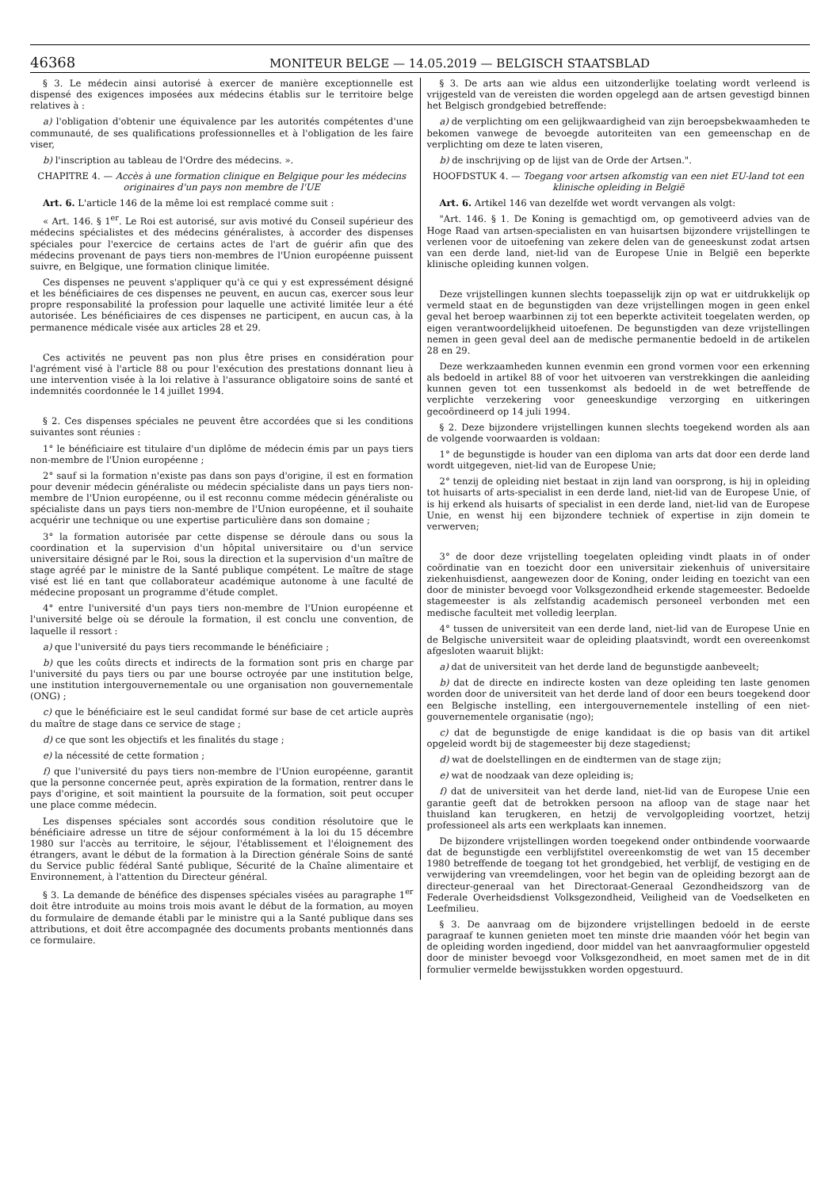46368 MONITEUR BELGE — 14.05.2019 — BELGISCH STAATSBLAD
§ 3. Le médecin ainsi autorisé à exercer de manière exceptionnelle est dispensé des exigences imposées aux médecins établis sur le territoire belge relatives à :
a) l'obligation d'obtenir une équivalence par les autorités compétentes d'une communauté, de ses qualifications professionnelles et à l'obligation de les faire viser,
b) l'inscription au tableau de l'Ordre des médecins. ».
CHAPITRE 4. — Accès à une formation clinique en Belgique pour les médecins originaires d'un pays non membre de l'UE
Art. 6. L'article 146 de la même loi est remplacé comme suit :
« Art. 146. § 1<sup>er</sup>. Le Roi est autorisé, sur avis motivé du Conseil supérieur des médecins spécialistes et des médecins généralistes, à accorder des dispenses spéciales pour l'exercice de certains actes de l'art de guérir afin que des médecins provenant de pays tiers non-membres de l'Union européenne puissent suivre, en Belgique, une formation clinique limitée.
Ces dispenses ne peuvent s'appliquer qu'à ce qui y est expressément désigné et les bénéficiaires de ces dispenses ne peuvent, en aucun cas, exercer sous leur propre responsabilité la profession pour laquelle une activité limitée leur a été autorisée. Les bénéficiaires de ces dispenses ne participent, en aucun cas, à la permanence médicale visée aux articles 28 et 29.
Ces activités ne peuvent pas non plus être prises en considération pour l'agrément visé à l'article 88 ou pour l'exécution des prestations donnant lieu à une intervention visée à la loi relative à l'assurance obligatoire soins de santé et indemnités coordonnée le 14 juillet 1994.
§ 2. Ces dispenses spéciales ne peuvent être accordées que si les conditions suivantes sont réunies :
1° le bénéficiaire est titulaire d'un diplôme de médecin émis par un pays tiers non-membre de l'Union européenne ;
2° sauf si la formation n'existe pas dans son pays d'origine, il est en formation pour devenir médecin généraliste ou médecin spécialiste dans un pays tiers non-membre de l'Union européenne, ou il est reconnu comme médecin généraliste ou spécialiste dans un pays tiers non-membre de l'Union européenne, et il souhaite acquérir une technique ou une expertise particulière dans son domaine ;
3° la formation autorisée par cette dispense se déroule dans ou sous la coordination et la supervision d'un hôpital universitaire ou d'un service universitaire désigné par le Roi, sous la direction et la supervision d'un maître de stage agréé par le ministre de la Santé publique compétent. Le maître de stage visé est lié en tant que collaborateur académique autonome à une faculté de médecine proposant un programme d'étude complet.
4° entre l'université d'un pays tiers non-membre de l'Union européenne et l'université belge où se déroule la formation, il est conclu une convention, de laquelle il ressort :
a) que l'université du pays tiers recommande le bénéficiaire ;
b) que les coûts directs et indirects de la formation sont pris en charge par l'université du pays tiers ou par une bourse octroyée par une institution belge, une institution intergouvernementale ou une organisation non gouvernementale (ONG) ;
c) que le bénéficiaire est le seul candidat formé sur base de cet article auprès du maître de stage dans ce service de stage ;
d) ce que sont les objectifs et les finalités du stage ;
e) la nécessité de cette formation ;
f) que l'université du pays tiers non-membre de l'Union européenne, garantit que la personne concernée peut, après expiration de la formation, rentrer dans le pays d'origine, et soit maintient la poursuite de la formation, soit peut occuper une place comme médecin.
Les dispenses spéciales sont accordés sous condition résolutoire que le bénéficiaire adresse un titre de séjour conformément à la loi du 15 décembre 1980 sur l'accès au territoire, le séjour, l'établissement et l'éloignement des étrangers, avant le début de la formation à la Direction générale Soins de santé du Service public fédéral Santé publique, Sécurité de la Chaîne alimentaire et Environnement, à l'attention du Directeur général.
§ 3. La demande de bénéfice des dispenses spéciales visées au paragraphe 1<sup>er</sup> doit être introduite au moins trois mois avant le début de la formation, au moyen du formulaire de demande établi par le ministre qui a la Santé publique dans ses attributions, et doit être accompagnée des documents probants mentionnés dans ce formulaire.
§ 3. De arts aan wie aldus een uitzonderlijke toelating wordt verleend is vrijgesteld van de vereisten die worden opgelegd aan de artsen gevestigd binnen het Belgisch grondgebied betreffende:
a) de verplichting om een gelijkwaardigheid van zijn beroepsbekwaamheden te bekomen vanwege de bevoegde autoriteiten van een gemeenschap en de verplichting om deze te laten viseren,
b) de inschrijving op de lijst van de Orde der Artsen.".
HOOFDSTUK 4. — Toegang voor artsen afkomstig van een niet EU-land tot een klinische opleiding in België
Art. 6. Artikel 146 van dezelfde wet wordt vervangen als volgt:
"Art. 146. § 1. De Koning is gemachtigd om, op gemotiveerd advies van de Hoge Raad van artsen-specialisten en van huisartsen bijzondere vrijstellingen te verlenen voor de uitoefening van zekere delen van de geneeskunst zodat artsen van een derde land, niet-lid van de Europese Unie in België een beperkte klinische opleiding kunnen volgen.
Deze vrijstellingen kunnen slechts toepasselijk zijn op wat er uitdrukkelijk op vermeld staat en de begunstigden van deze vrijstellingen mogen in geen enkel geval het beroep waarbinnen zij tot een beperkte activiteit toegelaten werden, op eigen verantwoordelijkheid uitoefenen. De begunstigden van deze vrijstellingen nemen in geen geval deel aan de medische permanentie bedoeld in de artikelen 28 en 29.
Deze werkzaamheden kunnen evenmin een grond vormen voor een erkenning als bedoeld in artikel 88 of voor het uitvoeren van verstrekkingen die aanleiding kunnen geven tot een tussenkomst als bedoeld in de wet betreffende de verplichte verzekering voor geneeskundige verzorging en uitkeringen gecoördineerd op 14 juli 1994.
§ 2. Deze bijzondere vrijstellingen kunnen slechts toegekend worden als aan de volgende voorwaarden is voldaan:
1° de begunstigde is houder van een diploma van arts dat door een derde land wordt uitgegeven, niet-lid van de Europese Unie;
2° tenzij de opleiding niet bestaat in zijn land van oorsprong, is hij in opleiding tot huisarts of arts-specialist in een derde land, niet-lid van de Europese Unie, of is hij erkend als huisarts of specialist in een derde land, niet-lid van de Europese Unie, en wenst hij een bijzondere techniek of expertise in zijn domein te verwerven;
3° de door deze vrijstelling toegelaten opleiding vindt plaats in of onder coördinatie van en toezicht door een universitair ziekenhuis of universitaire ziekenhuisdienst, aangewezen door de Koning, onder leiding en toezicht van een door de minister bevoegd voor Volksgezondheid erkende stagemeester. Bedoelde stagemeester is als zelfstandig academisch personeel verbonden met een medische faculteit met volledig leerplan.
4° tussen de universiteit van een derde land, niet-lid van de Europese Unie en de Belgische universiteit waar de opleiding plaatsvindt, wordt een overeenkomst afgesloten waaruit blijkt:
a) dat de universiteit van het derde land de begunstigde aanbeveelt;
b) dat de directe en indirecte kosten van deze opleiding ten laste genomen worden door de universiteit van het derde land of door een beurs toegekend door een Belgische instelling, een intergouvernementele instelling of een niet-gouvernementele organisatie (ngo);
c) dat de begunstigde de enige kandidaat is die op basis van dit artikel opgeleid wordt bij de stagemeester bij deze stagedienst;
d) wat de doelstellingen en de eindtermen van de stage zijn;
e) wat de noodzaak van deze opleiding is;
f) dat de universiteit van het derde land, niet-lid van de Europese Unie een garantie geeft dat de betrokken persoon na afloop van de stage naar het thuisland kan terugkeren, en hetzij de vervolgopleiding voortzet, hetzij professioneel als arts een werkplaats kan innemen.
De bijzondere vrijstellingen worden toegekend onder ontbindende voorwaarde dat de begunstigde een verblijfstitel overeenkomstig de wet van 15 december 1980 betreffende de toegang tot het grondgebied, het verblijf, de vestiging en de verwijdering van vreemdelingen, voor het begin van de opleiding bezorgt aan de directeur-generaal van het Directoraat-Generaal Gezondheidszorg van de Federale Overheidsdienst Volksgezondheid, Veiligheid van de Voedselketen en Leefmilieu.
§ 3. De aanvraag om de bijzondere vrijstellingen bedoeld in de eerste paragraaf te kunnen genieten moet ten minste drie maanden vóór het begin van de opleiding worden ingediend, door middel van het aanvraagformulier opgesteld door de minister bevoegd voor Volksgezondheid, en moet samen met de in dit formulier vermelde bewijsstukken worden opgestuurd.